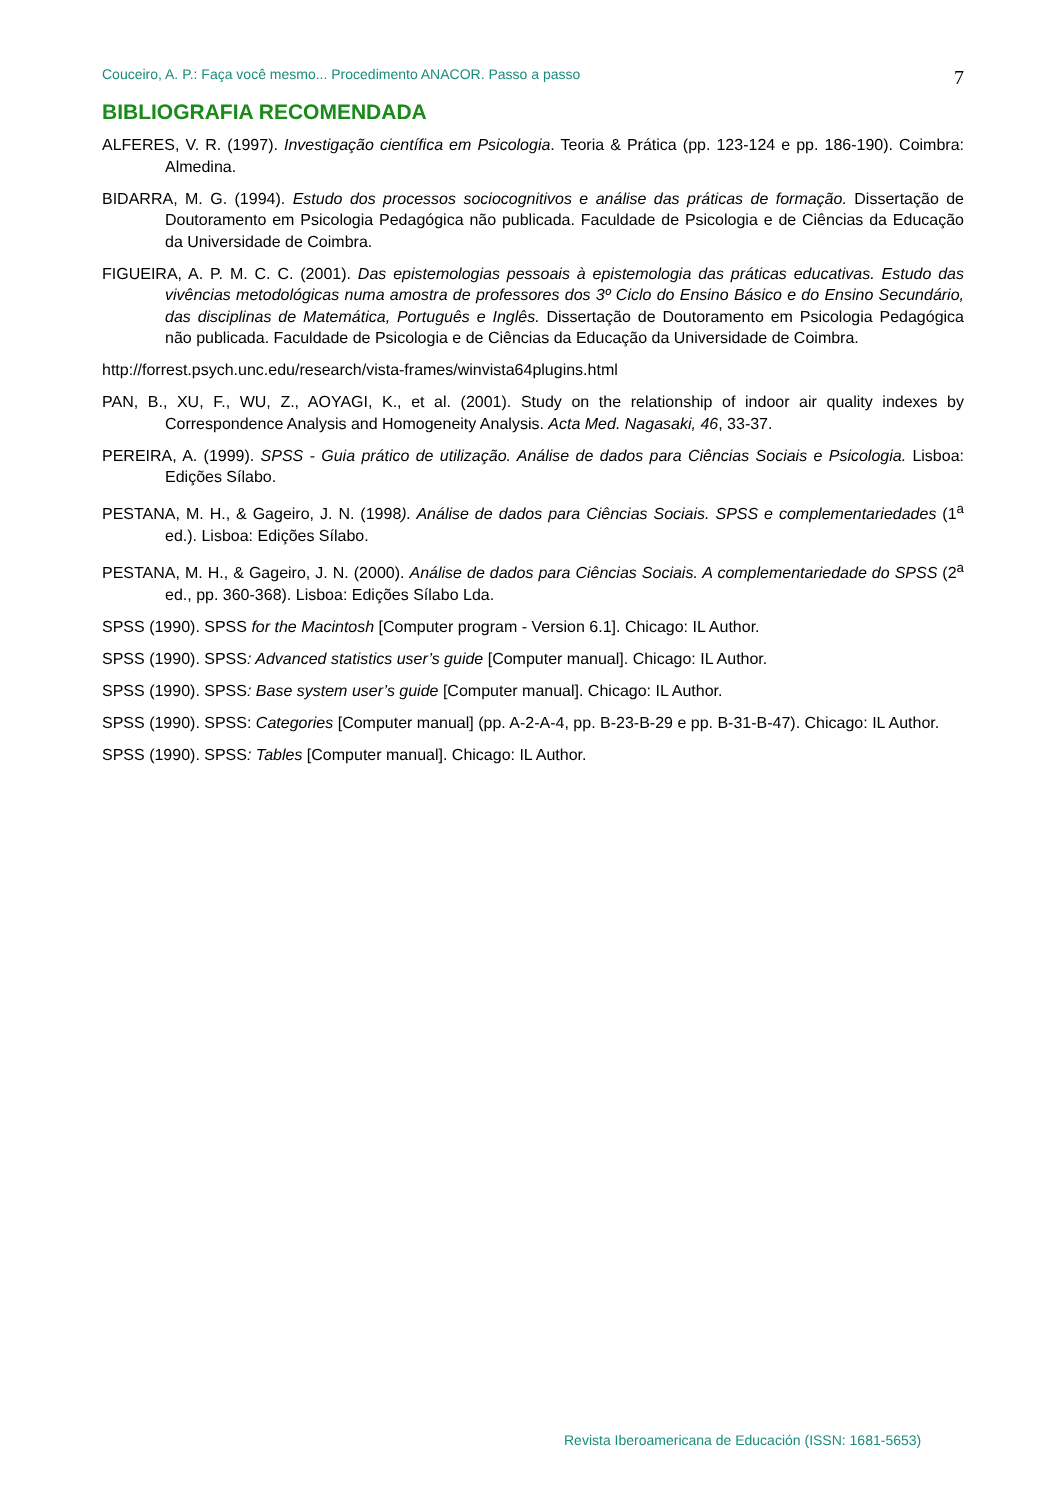Couceiro, A. P.: Faça você mesmo... Procedimento ANACOR. Passo a passo 7
BIBLIOGRAFIA RECOMENDADA
ALFERES, V. R. (1997). Investigação científica em Psicologia. Teoria & Prática (pp. 123-124 e pp. 186-190). Coimbra: Almedina.
BIDARRA, M. G. (1994). Estudo dos processos sociocognitivos e análise das práticas de formação. Dissertação de Doutoramento em Psicologia Pedagógica não publicada. Faculdade de Psicologia e de Ciências da Educação da Universidade de Coimbra.
FIGUEIRA, A. P. M. C. C. (2001). Das epistemologias pessoais à epistemologia das práticas educativas. Estudo das vivências metodológicas numa amostra de professores dos 3º Ciclo do Ensino Básico e do Ensino Secundário, das disciplinas de Matemática, Português e Inglês. Dissertação de Doutoramento em Psicologia Pedagógica não publicada. Faculdade de Psicologia e de Ciências da Educação da Universidade de Coimbra.
http://forrest.psych.unc.edu/research/vista-frames/winvista64plugins.html
PAN, B., XU, F., WU, Z., AOYAGI, K., et al. (2001). Study on the relationship of indoor air quality indexes by Correspondence Analysis and Homogeneity Analysis. Acta Med. Nagasaki, 46, 33-37.
PEREIRA, A. (1999). SPSS - Guia prático de utilização. Análise de dados para Ciências Sociais e Psicologia. Lisboa: Edições Sílabo.
PESTANA, M. H., & Gageiro, J. N. (1998). Análise de dados para Ciências Sociais. SPSS e complementariedades (1<sup>a</sup> ed.). Lisboa: Edições Sílabo.
PESTANA, M. H., & Gageiro, J. N. (2000). Análise de dados para Ciências Sociais. A complementariedade do SPSS (2<sup>a</sup> ed., pp. 360-368). Lisboa: Edições Sílabo Lda.
SPSS (1990). SPSS for the Macintosh [Computer program - Version 6.1]. Chicago: IL Author.
SPSS (1990). SPSS: Advanced statistics user’s guide [Computer manual]. Chicago: IL Author.
SPSS (1990). SPSS: Base system user’s guide [Computer manual]. Chicago: IL Author.
SPSS (1990). SPSS: Categories [Computer manual] (pp. A-2-A-4, pp. B-23-B-29 e pp. B-31-B-47). Chicago: IL Author.
SPSS (1990). SPSS: Tables [Computer manual]. Chicago: IL Author.
Revista Iberoamericana de Educación (ISSN: 1681-5653)